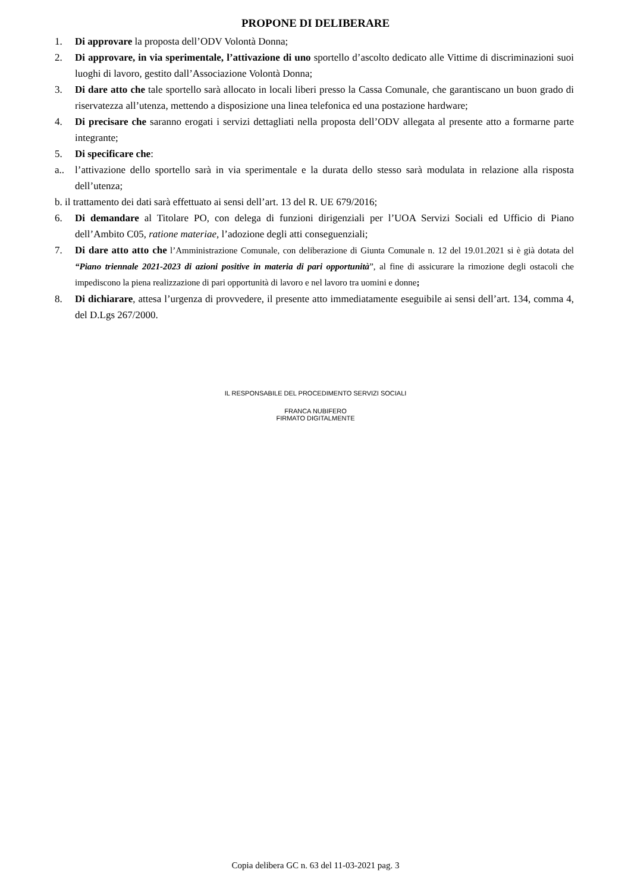PROPONE DI DELIBERARE
1. Di approvare la proposta dell’ODV Volontà Donna;
2. Di approvare, in via sperimentale, l’attivazione di uno sportello d’ascolto dedicato alle Vittime di discriminazioni suoi luoghi di lavoro, gestito dall’Associazione Volontà Donna;
3. Di dare atto che tale sportello sarà allocato in locali liberi presso la Cassa Comunale, che garantiscano un buon grado di riservatezza all’utenza, mettendo a disposizione una linea telefonica ed una postazione hardware;
4. Di precisare che saranno erogati i servizi dettagliati nella proposta dell’ODV allegata al presente atto a formarne parte integrante;
5. Di specificare che:
a.. l’attivazione dello sportello sarà in via sperimentale e la durata dello stesso sarà modulata in relazione alla risposta dell’utenza;
b. il trattamento dei dati sarà effettuato ai sensi dell’art. 13 del R. UE 679/2016;
6. Di demandare al Titolare PO, con delega di funzioni dirigenziali per l’UOA Servizi Sociali ed Ufficio di Piano dell’Ambito C05, ratione materiae, l’adozione degli atti conseguenziali;
7. Di dare atto atto che l’Amministrazione Comunale, con deliberazione di Giunta Comunale n. 12 del 19.01.2021 si è già dotata del “Piano triennale 2021-2023 di azioni positive in materia di pari opportunità”, al fine di assicurare la rimozione degli ostacoli che impediscono la piena realizzazione di pari opportunità di lavoro e nel lavoro tra uomini e donne;
8. Di dichiarare, attesa l’urgenza di provvedere, il presente atto immediatamente eseguibile ai sensi dell’art. 134, comma 4, del D.Lgs 267/2000.
IL RESPONSABILE DEL PROCEDIMENTO SERVIZI SOCIALI
FRANCA NUBIFERO
FIRMATO DIGITALMENTE
Copia delibera GC n. 63 del 11-03-2021 pag. 3